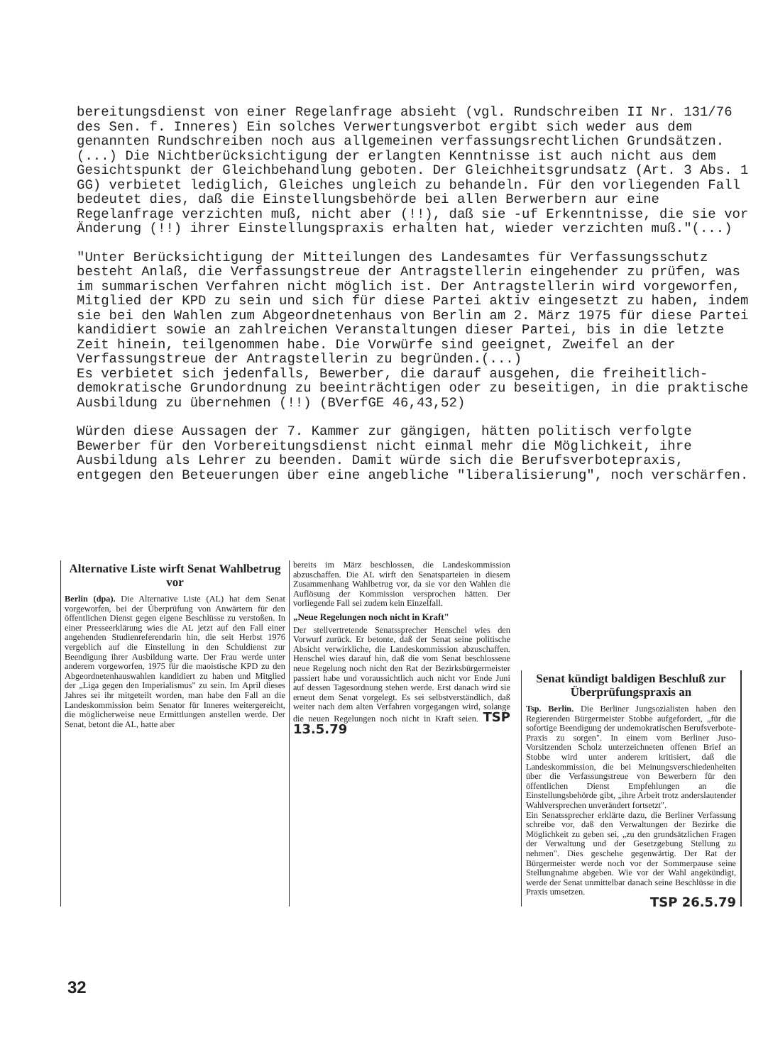bereitungsdienst von einer Regelanfrage absieht (vgl. Rundschreiben II Nr. 131/76 des Sen. f. Inneres) Ein solches Verwertungsverbot ergibt sich weder aus dem genannten Rundschreiben noch aus allgemeinen verfassungsrechtlichen Grundsätzen.(...) Die Nichtberücksichtigung der erlangten Kenntnisse ist auch nicht aus dem Gesichtspunkt der Gleichbehandlung geboten. Der Gleichheitsgrundsatz (Art. 3 Abs. 1 GG) verbietet lediglich, Gleiches ungleich zu behandeln. Für den vorliegenden Fall bedeutet dies, daß die Einstellungsbehörde bei allen Berwerbern aur eine Regelanfrage verzichten muß, nicht aber (!!), daß sie -uf Erkenntnisse, die sie vor Änderung (!!) ihrer Einstellungspraxis erhalten hat, wieder verzichten muß."(...)
"Unter Berücksichtigung der Mitteilungen des Landesamtes für Verfassungsschutz besteht Anlaß, die Verfassungstreue der Antragstellerin eingehender zu prüfen, was im summarischen Verfahren nicht möglich ist. Der Antragstellerin wird vorgeworfen, Mitglied der KPD zu sein und sich für diese Partei aktiv eingesetzt zu haben, indem sie bei den Wahlen zum Abgeordnetenhaus von Berlin am 2. März 1975 für diese Partei kandidiert sowie an zahlreichen Veranstaltungen dieser Partei, bis in die letzte Zeit hinein, teilgenommen habe. Die Vorwürfe sind geeignet, Zweifel an der Verfassungstreue der Antragstellerin zu begründen.(...)
Es verbietet sich jedenfalls, Bewerber, die darauf ausgehen, die freiheitlich-demokratische Grundordnung zu beeinträchtigen oder zu beseitigen, in die praktische Ausbildung zu übernehmen (!!) (BVerfGE 46,43,52)
Würden diese Aussagen der 7. Kammer zur gängigen, hätten politisch verfolgte Bewerber für den Vorbereitungsdienst nicht einmal mehr die Möglichkeit, ihre Ausbildung als Lehrer zu beenden. Damit würde sich die Berufsverbotepraxis, entgegen den Beteuerungen über eine angebliche "liberalisierung", noch verschärfen.
Alternative Liste wirft Senat Wahlbetrug vor
Berlin (dpa). Die Alternative Liste (AL) hat dem Senat vorgeworfen, bei der Überprüfung von Anwärtern für den öffentlichen Dienst gegen eigene Beschlüsse zu verstoßen. In einer Presseerklärung wies die AL jetzt auf den Fall einer angehenden Studienreferendarin hin, die seit Herbst 1976 vergeblich auf die Einstellung in den Schuldienst zur Beendigung ihrer Ausbildung warte. Der Frau werde unter anderem vorgeworfen, 1975 für die maoistische KPD zu den Abgeordnetenhauswahlen kandidiert zu haben und Mitglied der „Liga gegen den Imperialismus" zu sein. Im April dieses Jahres sei ihr mitgeteilt worden, man habe den Fall an die Landeskommission beim Senator für Inneres weitergereicht, die möglicherweise neue Ermittlungen anstellen werde. Der Senat, betont die AL, hatte aber
bereits im März beschlossen, die Landeskommission abzuschaffen. Die AL wirft den Senatsparteien in diesem Zusammenhang Wahlbetrug vor, da sie vor den Wahlen die Auflösung der Kommission versprochen hätten. Der vorliegende Fall sei zudem kein Einzelfall.
„Neue Regelungen noch nicht in Kraft"
Der stellvertretende Senatssprecher Henschel wies den Vorwurf zurück. Er betonte, daß der Senat seine politische Absicht verwirkliche, die Landeskommission abzuschaffen. Henschel wies darauf hin, daß die vom Senat beschlossene neue Regelung noch nicht den Rat der Bezirksbürgermeister passiert habe und voraussichtlich auch nicht vor Ende Juni auf dessen Tagesordnung stehen werde. Erst danach wird sie erneut dem Senat vorgelegt. Es sei selbstverständlich, daß weiter nach dem alten Verfahren vorgegangen wird, solange die neuen Regelungen noch nicht in Kraft seien. TSP 13.5.79
Senat kündigt baldigen Beschluß zur Überprüfungspraxis an
Tsp. Berlin. Die Berliner Jungsozialisten haben den Regierenden Bürgermeister Stobbe aufgefordert, „für die sofortige Beendigung der undemokratischen Berufsverbote-Praxis zu sorgen". In einem vom Berliner Juso-Vorsitzenden Scholz unterzeichneten offenen Brief an Stobbe wird unter anderem kritisiert, daß die Landeskommission, die bei Meinungsverschiedenheiten über die Verfassungstreue von Bewerbern für den öffentlichen Dienst Empfehlungen an die Einstellungsbehörde gibt, „ihre Arbeit trotz anderslautender Wahlversprechen unverändert fortsetzt".
Ein Senatssprecher erklärte dazu, die Berliner Verfassung schreibe vor, daß den Verwaltungen der Bezirke die Möglichkeit zu geben sei, „zu den grundsätzlichen Fragen der Verwaltung und der Gesetzgebung Stellung zu nehmen". Dies geschehe gegenwärtig. Der Rat der Bürgermeister werde noch vor der Sommerpause seine Stellungnahme abgeben. Wie vor der Wahl angekündigt, werde der Senat unmittelbar danach seine Beschlüsse in die Praxis umsetzen.
TSP 26.5.79
32